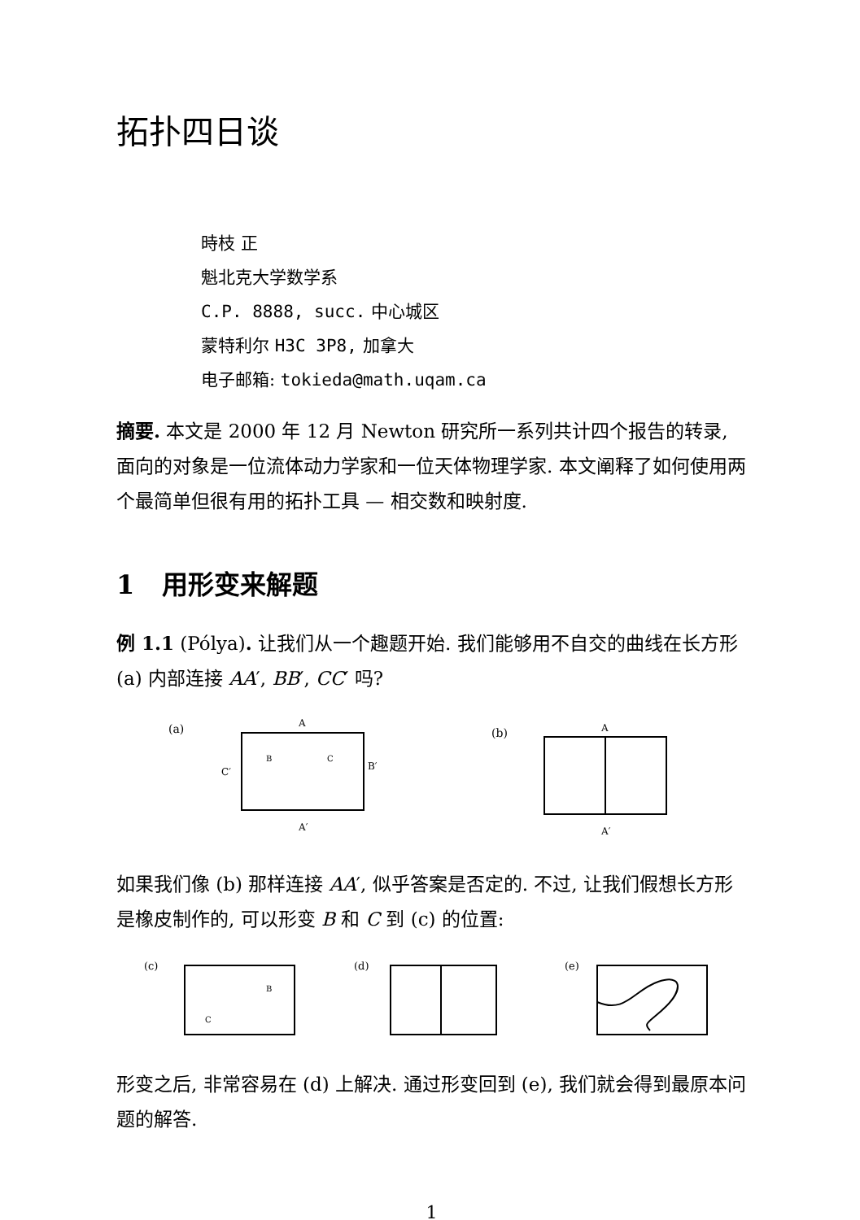拓扑四日谈
時枝 正
魁北克大学数学系
C.P. 8888, succ. 中心城区
蒙特利尔 H3C 3P8, 加拿大
电子邮箱: tokieda@math.uqam.ca
摘要. 本文是 2000 年 12 月 Newton 研究所一系列共计四个报告的转录, 面向的对象是一位流体动力学家和一位天体物理学家. 本文阐释了如何使用两个最简单但很有用的拓扑工具 — 相交数和映射度.
1 用形变来解题
例 1.1 (Pólya). 让我们从一个趣题开始. 我们能够用不自交的曲线在长方形 (a) 内部连接 AA′, BB′, CC′ 吗?
(a)
A
A′
C′
B′
B
C
(b)
A
A′
如果我们像 (b) 那样连接 AA′, 似乎答案是否定的. 不过, 让我们假想长方形是橡皮制作的, 可以形变 B 和 C 到 (c) 的位置:
(c)
B
C
(d)
(e)
形变之后, 非常容易在 (d) 上解决. 通过形变回到 (e), 我们就会得到最原本问题的解答.
1